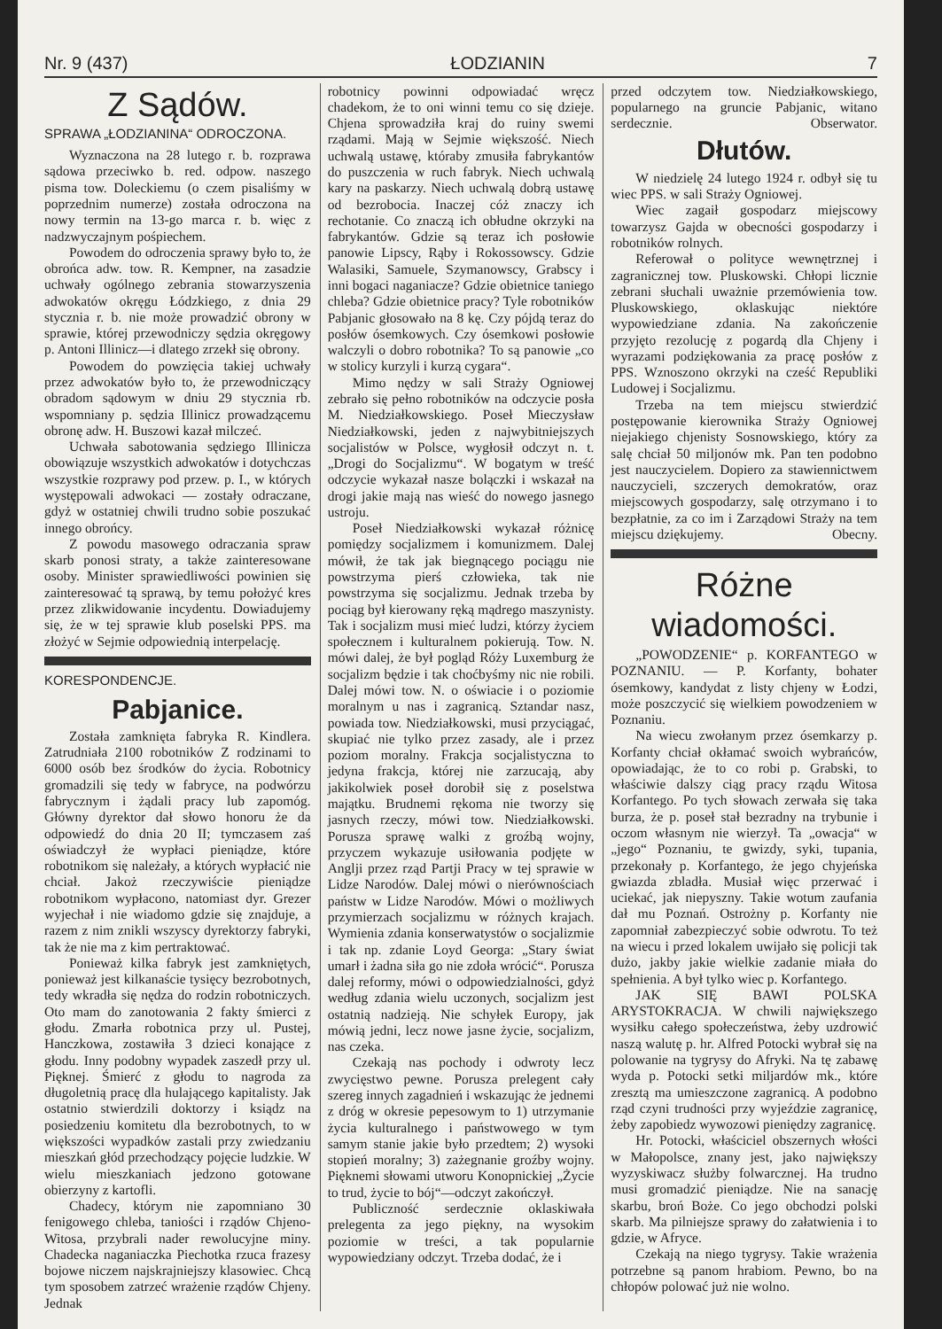Nr. 9 (437) ŁODZIANIN 7
Z Sądów.
SPRAWA „ŁODZIANINA“ ODROCZONA.
Wyznaczona na 28 lutego r. b. rozprawa sądowa przeciwko b. red. odpow. naszego pisma tow. Doleckiemu (o czem pisaliśmy w poprzednim numerze) została odroczona na nowy termin na 13-go marca r. b. więc z nadzwyczajnym pośpiechem.
Powodem do odroczenia sprawy było to, że obrońca adw. tow. R. Kempner, na zasadzie uchwały ogólnego zebrania stowarzyszenia adwokatów okręgu Łódzkiego, z dnia 29 stycznia r. b. nie może prowadzić obrony w sprawie, której przewodniczy sędzia okręgowy p. Antoni Illinicz—i dlatego zrzekł się obrony.
Powodem do powzięcia takiej uchwały przez adwokatów było to, że przewodniczący obradom sądowym w dniu 29 stycznia rb. wspomniany p. sędzia Illinicz prowadzącemu obronę adw. H. Buszowi kazał milczeć.
Uchwała sabotowania sędziego Illinicza obowiązuje wszystkich adwokatów i dotychczas wszystkie rozprawy pod przew. p. I., w których występowali adwokaci — zostały odraczane, gdyż w ostatniej chwili trudno sobie poszukać innego obrońcy.
Z powodu masowego odraczania spraw skarb ponosi straty, a także zainteresowane osoby. Minister sprawiedliwości powinien się zainteresować tą sprawą, by temu położyć kres przez zlikwidowanie incydentu. Dowiadujemy się, że w tej sprawie klub poselski PPS. ma złożyć w Sejmie odpowiednią interpelację.
KORESPONDENCJE.
Pabjanice.
Została zamknięta fabryka R. Kindlera. Zatrudniała 2100 robotników Z rodzinami to 6000 osób bez środków do życia. Robotnicy gromadzili się tedy w fabryce, na podwórzu fabrycznym i żądali pracy lub zapomóg. Główny dyrektor dał słowo honoru że da odpowiedź do dnia 20 II; tymczasem zaś oświadczył że wypłaci pieniądze, które robotnikom się należały, a których wypłacić nie chciał. Jakoż rzeczywiście pieniądze robotnikom wypłacono, natomiast dyr. Grezer wyjechał i nie wiadomo gdzie się znajduje, a razem z nim znikli wszyscy dyrektorzy fabryki, tak że nie ma z kim pertraktować.
Ponieważ kilka fabryk jest zamkniętych, ponieważ jest kilkanaście tysięcy bezrobotnych, tedy wkradła się nędza do rodzin robotniczych. Oto mam do zanotowania 2 fakty śmierci z głodu. Zmarła robotnica przy ul. Pustej, Hanczkowa, zostawiła 3 dzieci konające z głodu. Inny podobny wypadek zaszedł przy ul. Pięknej. Śmierć z głodu to nagroda za długoletnią pracę dla hulającego kapitalisty. Jak ostatnio stwierdzili doktorzy i ksiądz na posiedzeniu komitetu dla bezrobotnych, to w większości wypadków zastali przy zwiedzaniu mieszkań głód przechodzący pojęcie ludzkie. W wielu mieszkaniach jedzono gotowane obierzyny z kartofli.
Chadecy, którym nie zapomniano 30 fenigowego chleba, taniości i rządów Chjeno-Witosa, przybrali nader rewolucyjne miny. Chadecka naganiaczka Piechotka rzuca frazesy bojowe niczem najskrajniejszy klasowiec. Chcą tym sposobem zatrzeć wrażenie rządów Chjeny. Jednak
robotnicy powinni odpowiadać wręcz chadekom, że to oni winni temu co się dzieje. Chjena sprowadziła kraj do ruiny swemi rządami. Mają w Sejmie większość. Niech uchwalą ustawę, któraby zmusiła fabrykantów do puszczenia w ruch fabryk. Niech uchwalą kary na paskarzy. Niech uchwalą dobrą ustawę od bezrobocia. Inaczej cóż znaczy ich rechotanie. Co znaczą ich obłudne okrzyki na fabrykantów. Gdzie są teraz ich posłowie panowie Lipscy, Rąby i Rokossowscy. Gdzie Walasiki, Samuele, Szymanowscy, Grabscy i inni bogaci naganiacze? Gdzie obietnice taniego chleba? Gdzie obietnice pracy? Tyle robotników Pabjanic głosowało na 8 kę. Czy pójdą teraz do posłów ósemkowych. Czy ósemkowi posłowie walczyli o dobro robotnika? To są panowie „co w stolicy kurzyli i kurzą cygara“.
Mimo nędzy w sali Straży Ogniowej zebrało się pełno robotników na odczycie posła M. Niedziałkowskiego. Poseł Mieczysław Niedziałkowski, jeden z najwybitniejszych socjalistów w Polsce, wygłosił odczyt n. t. „Drogi do Socjalizmu“. W bogatym w treść odczycie wykazał nasze bolączki i wskazał na drogi jakie mają nas wieść do nowego jasnego ustroju.
Poseł Niedziałkowski wykazał różnicę pomiędzy socjalizmem i komunizmem. Dalej mówił, że tak jak biegnącego pociągu nie powstrzyma pierś człowieka, tak nie powstrzyma się socjalizmu. Jednak trzeba by pociąg był kierowany ręką mądrego maszynisty. Tak i socjalizm musi mieć ludzi, którzy życiem społecznem i kulturalnem pokierują. Tow. N. mówi dalej, że był pogląd Róży Luxemburg że socjalizm będzie i tak choćbyśmy nic nie robili. Dalej mówi tow. N. o oświacie i o poziomie moralnym u nas i zagranicą. Sztandar nasz, powiada tow. Niedziałkowski, musi przyciągać, skupiać nie tylko przez zasady, ale i przez poziom moralny. Frakcja socjalistyczna to jedyna frakcja, której nie zarzucają, aby jakikolwiek poseł dorobił się z poselstwa majątku. Brudnemi rękoma nie tworzy się jasnych rzeczy, mówi tow. Niedziałkowski. Porusza sprawę walki z groźbą wojny, przyczem wykazuje usiłowania podjęte w Anglji przez rząd Partji Pracy w tej sprawie w Lidze Narodów. Dalej mówi o nierównościach państw w Lidze Narodów. Mówi o możliwych przymierzach socjalizmu w różnych krajach. Wymienia zdania konserwatystów o socjalizmie i tak np. zdanie Loyd Georga: „Stary świat umarł i żadna siła go nie zdoła wrócić“. Porusza dalej reformy, mówi o odpowiedzialności, gdyż według zdania wielu uczonych, socjalizm jest ostatnią nadzieją. Nie schyłek Europy, jak mówią jedni, lecz nowe jasne życie, socjalizm, nas czeka.
Czekają nas pochody i odwroty lecz zwycięstwo pewne. Porusza prelegent cały szereg innych zagadnień i wskazując że jednemi z dróg w okresie pepesowym to 1) utrzymanie życia kulturalnego i państwowego w tym samym stanie jakie było przedtem; 2) wysoki stopień moralny; 3) zażegnanie groźby wojny. Pięknemi słowami utworu Konopnickiej „Życie to trud, życie to bój“—odczyt zakończył.
Publiczność serdecznie oklaskiwała prelegenta za jego piękny, na wysokim poziomie w treści, a tak popularnie wypowiedziany odczyt. Trzeba dodać, że i
przed odczytem tow. Niedziałkowskiego, popularnego na gruncie Pabjanic, witano serdecznie. Obserwator.
Dłutów.
W niedzielę 24 lutego 1924 r. odbył się tu wiec PPS. w sali Straży Ogniowej.
Wiec zagaił gospodarz miejscowy towarzysz Gajda w obecności gospodarzy i robotników rolnych.
Referował o polityce wewnętrznej i zagranicznej tow. Pluskowski. Chłopi licznie zebrani słuchali uważnie przemówienia tow. Pluskowskiego, oklaskując niektóre wypowiedziane zdania. Na zakończenie przyjęto rezolucję z pogardą dla Chjeny i wyrazami podziękowania za pracę posłów z PPS. Wznoszono okrzyki na cześć Republiki Ludowej i Socjalizmu.
Trzeba na tem miejscu stwierdzić postępowanie kierownika Straży Ogniowej niejakiego chjenisty Sosnowskiego, który za salę chciał 50 miljonów mk. Pan ten podobno jest nauczycielem. Dopiero za stawiennictwem nauczycieli, szczerych demokratów, oraz miejscowych gospodarzy, salę otrzymano i to bezpłatnie, za co im i Zarządowi Straży na tem miejscu dziękujemy. Obecny.
Różne wiadomości.
„POWODZENIE“ p. KORFANTEGO w POZNANIU. — P. Korfanty, bohater ósemkowy, kandydat z listy chjeny w Łodzi, może poszczycić się wielkiem powodzeniem w Poznaniu.
Na wiecu zwołanym przez ósemkarzy p. Korfanty chciał okłamać swoich wybrańców, opowiadając, że to co robi p. Grabski, to właściwie dalszy ciąg pracy rządu Witosa Korfantego. Po tych słowach zerwała się taka burza, że p. poseł stał bezradny na trybunie i oczom własnym nie wierzył. Ta „owacja“ w „jego“ Poznaniu, te gwizdy, syki, tupania, przekonały p. Korfantego, że jego chyjeńska gwiazda zbladła. Musiał więc przerwać i uciekać, jak niepyszny. Takie wotum zaufania dał mu Poznań. Ostrożny p. Korfanty nie zapomniał zabezpieczyć sobie odwrotu. To też na wiecu i przed lokalem uwijało się policji tak dużo, jakby jakie wielkie zadanie miała do spełnienia. A był tylko wiec p. Korfantego.
JAK SIĘ BAWI POLSKA ARYSTOKRACJA. W chwili największego wysiłku całego społeczeństwa, żeby uzdrowić naszą walutę p. hr. Alfred Potocki wybrał się na polowanie na tygrysy do Afryki. Na tę zabawę wyda p. Potocki setki miljardów mk., które zresztą ma umieszczone zagranicą. A podobno rząd czyni trudności przy wyjeździe zagranicę, żeby zapobiedz wywozowi pieniędzy zagranicę.
Hr. Potocki, właściciel obszernych włości w Małopolsce, znany jest, jako największy wyzyskiwacz służby folwarcznej. Ha trudno musi gromadzić pieniądze. Nie na sanację skarbu, broń Boże. Co jego obchodzi polski skarb. Ma pilniejsze sprawy do załatwienia i to gdzie, w Afryce.
Czekają na niego tygrysy. Takie wrażenia potrzebne są panom hrabiom. Pewno, bo na chłopów polować już nie wolno.